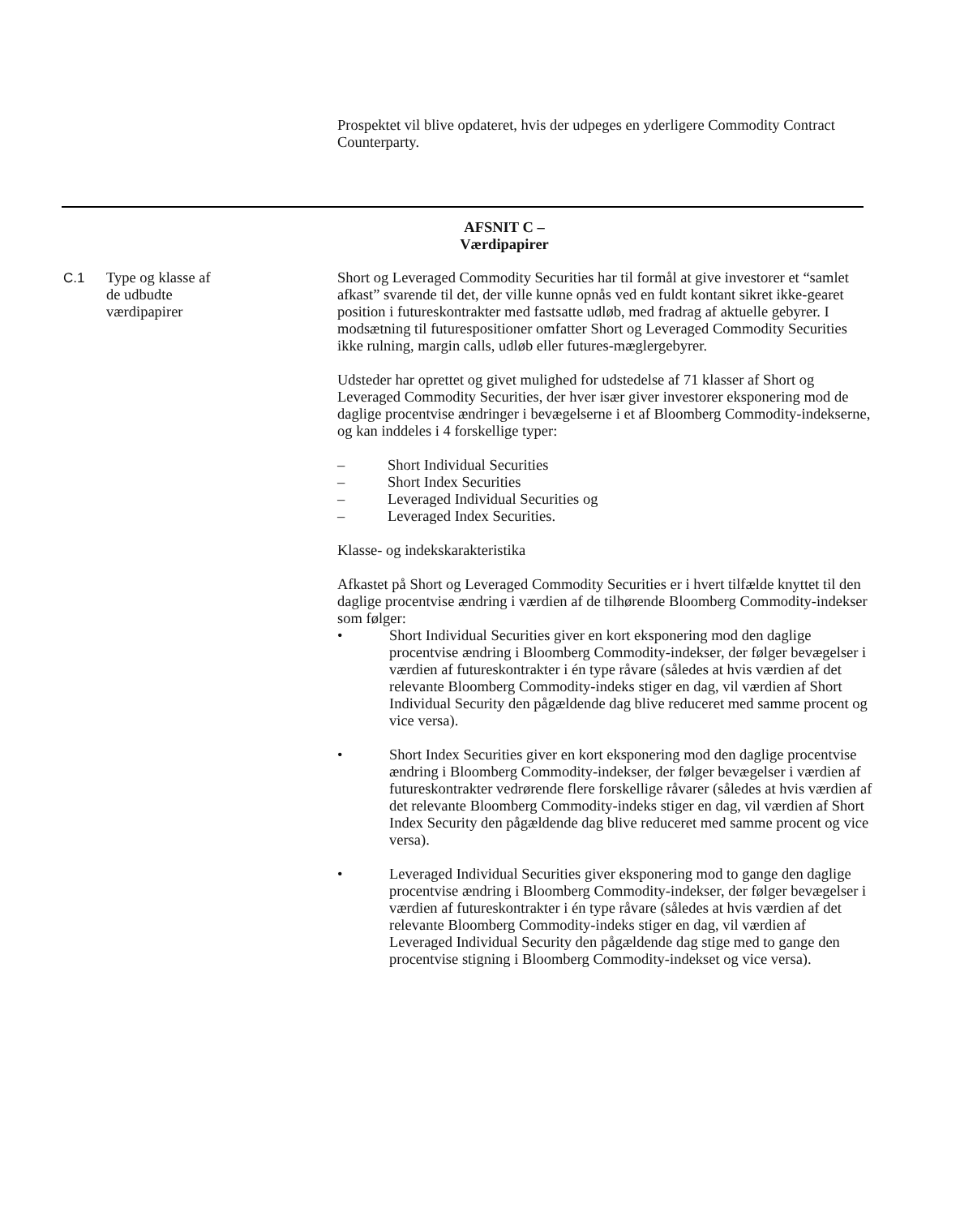Prospektet vil blive opdateret, hvis der udpeges en yderligere Commodity Contract Counterparty.
AFSNIT C –
Værdipapirer
C.1 Type og klasse af
de udbudte
værdipapirer
Short og Leveraged Commodity Securities har til formål at give investorer et “samlet afkast” svarende til det, der ville kunne opnås ved en fuldt kontant sikret ikke-gearet position i futureskontrakter med fastsatte udløb, med fradrag af aktuelle gebyrer. I modsætning til futurespositioner omfatter Short og Leveraged Commodity Securities ikke rulning, margin calls, udløb eller futures-mæglergebyrer.
Udsteder har oprettet og givet mulighed for udstedelse af 71 klasser af Short og Leveraged Commodity Securities, der hver især giver investorer eksponering mod de daglige procentvise ændringer i bevægelserne i et af Bloomberg Commodity-indekserne, og kan inddeles i 4 forskellige typer:
– Short Individual Securities
– Short Index Securities
– Leveraged Individual Securities og
– Leveraged Index Securities.
Klasse- og indekskarakteristika
Afkastet på Short og Leveraged Commodity Securities er i hvert tilfælde knyttet til den daglige procentvise ændring i værdien af de tilhørende Bloomberg Commodity-indekser som følger:
• Short Individual Securities giver en kort eksponering mod den daglige procentvise ændring i Bloomberg Commodity-indekser, der følger bevægelser i værdien af futureskontrakter i én type råvare (således at hvis værdien af det relevante Bloomberg Commodity-indeks stiger en dag, vil værdien af Short Individual Security den pågældende dag blive reduceret med samme procent og vice versa).
• Short Index Securities giver en kort eksponering mod den daglige procentvise ændring i Bloomberg Commodity-indekser, der følger bevægelser i værdien af futureskontrakter vedrørende flere forskellige råvarer (således at hvis værdien af det relevante Bloomberg Commodity-indeks stiger en dag, vil værdien af Short Index Security den pågældende dag blive reduceret med samme procent og vice versa).
• Leveraged Individual Securities giver eksponering mod to gange den daglige procentvise ændring i Bloomberg Commodity-indekser, der følger bevægelser i værdien af futureskontrakter i én type råvare (således at hvis værdien af det relevante Bloomberg Commodity-indeks stiger en dag, vil værdien af Leveraged Individual Security den pågældende dag stige med to gange den procentvise stigning i Bloomberg Commodity-indekset og vice versa).